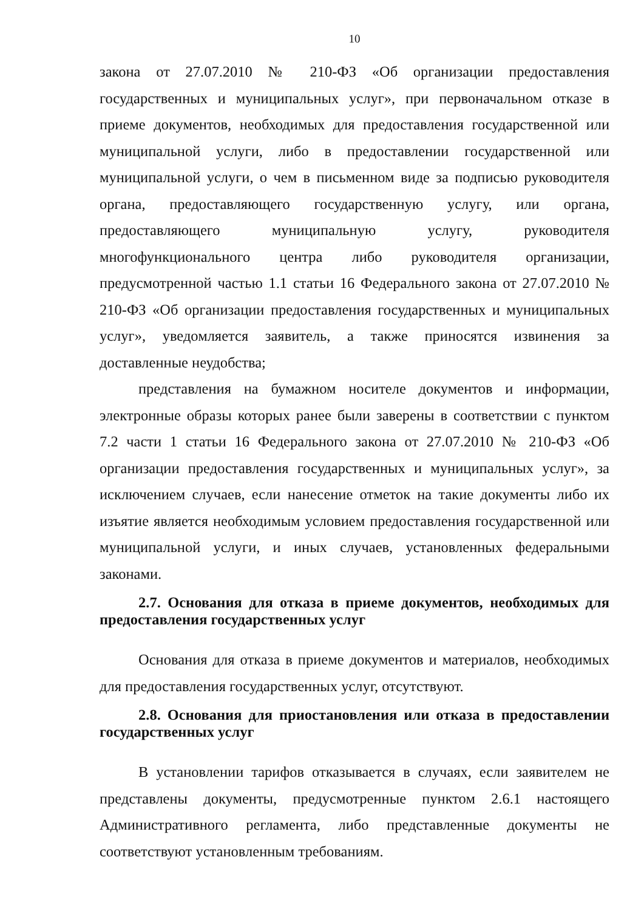10
закона от 27.07.2010 № 210-ФЗ «Об организации предоставления государственных и муниципальных услуг», при первоначальном отказе в приеме документов, необходимых для предоставления государственной или муниципальной услуги, либо в предоставлении государственной или муниципальной услуги, о чем в письменном виде за подписью руководителя органа, предоставляющего государственную услугу, или органа, предоставляющего муниципальную услугу, руководителя многофункционального центра либо руководителя организации, предусмотренной частью 1.1 статьи 16 Федерального закона от 27.07.2010 № 210-ФЗ «Об организации предоставления государственных и муниципальных услуг», уведомляется заявитель, а также приносятся извинения за доставленные неудобства;
представления на бумажном носителе документов и информации, электронные образы которых ранее были заверены в соответствии с пунктом 7.2 части 1 статьи 16 Федерального закона от 27.07.2010 № 210-ФЗ «Об организации предоставления государственных и муниципальных услуг», за исключением случаев, если нанесение отметок на такие документы либо их изъятие является необходимым условием предоставления государственной или муниципальной услуги, и иных случаев, установленных федеральными законами.
2.7. Основания для отказа в приеме документов, необходимых для предоставления государственных услуг
Основания для отказа в приеме документов и материалов, необходимых для предоставления государственных услуг, отсутствуют.
2.8. Основания для приостановления или отказа в предоставлении государственных услуг
В установлении тарифов отказывается в случаях, если заявителем не представлены документы, предусмотренные пунктом 2.6.1 настоящего Административного регламента, либо представленные документы не соответствуют установленным требованиям.